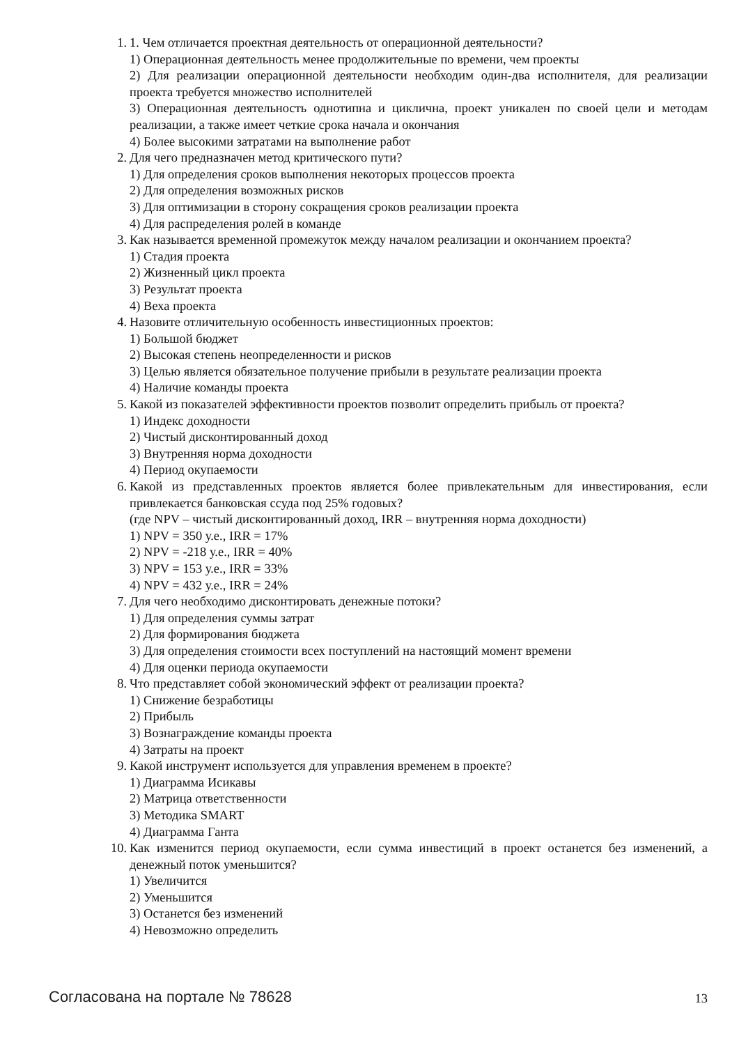1. 1. Чем отличается проектная деятельность от операционной деятельности?
1) Операционная деятельность менее продолжительные по времени, чем проекты
2) Для реализации операционной деятельности необходим один-два исполнителя, для реализации проекта требуется множество исполнителей
3) Операционная деятельность однотипна и циклична, проект уникален по своей цели и методам реализации, а также имеет четкие срока начала и окончания
4) Более высокими затратами на выполнение работ
2. Для чего предназначен метод критического пути?
1) Для определения сроков выполнения некоторых процессов проекта
2) Для определения возможных рисков
3) Для оптимизации в сторону сокращения сроков реализации проекта
4) Для распределения ролей в команде
3. Как называется временной промежуток между началом реализации и окончанием проекта?
1) Стадия проекта
2) Жизненный цикл проекта
3) Результат проекта
4) Веха проекта
4. Назовите отличительную особенность инвестиционных проектов:
1) Большой бюджет
2) Высокая степень неопределенности и рисков
3) Целью является обязательное получение прибыли в результате реализации проекта
4) Наличие команды проекта
5. Какой из показателей эффективности проектов позволит определить прибыль от проекта?
1) Индекс доходности
2) Чистый дисконтированный доход
3) Внутренняя норма доходности
4) Период окупаемости
6. Какой из представленных проектов является более привлекательным для инвестирования, если привлекается банковская ссуда под 25% годовых?
(где NPV – чистый дисконтированный доход, IRR – внутренняя норма доходности)
1) NPV = 350 у.е., IRR = 17%
2) NPV = -218 у.е., IRR = 40%
3) NPV = 153 у.е., IRR = 33%
4) NPV = 432 у.е., IRR = 24%
7. Для чего необходимо дисконтировать денежные потоки?
1) Для определения суммы затрат
2) Для формирования бюджета
3) Для определения стоимости всех поступлений на настоящий момент времени
4) Для оценки периода окупаемости
8. Что представляет собой экономический эффект от реализации проекта?
1) Снижение безработицы
2) Прибыль
3) Вознаграждение команды проекта
4) Затраты на проект
9. Какой инструмент используется для управления временем в проекте?
1) Диаграмма Исикавы
2) Матрица ответственности
3) Методика SMART
4) Диаграмма Ганта
10. Как изменится период окупаемости, если сумма инвестиций в проект останется без изменений, а денежный поток уменьшится?
1) Увеличится
2) Уменьшится
3) Останется без изменений
4) Невозможно определить
Согласована на портале № 78628 13